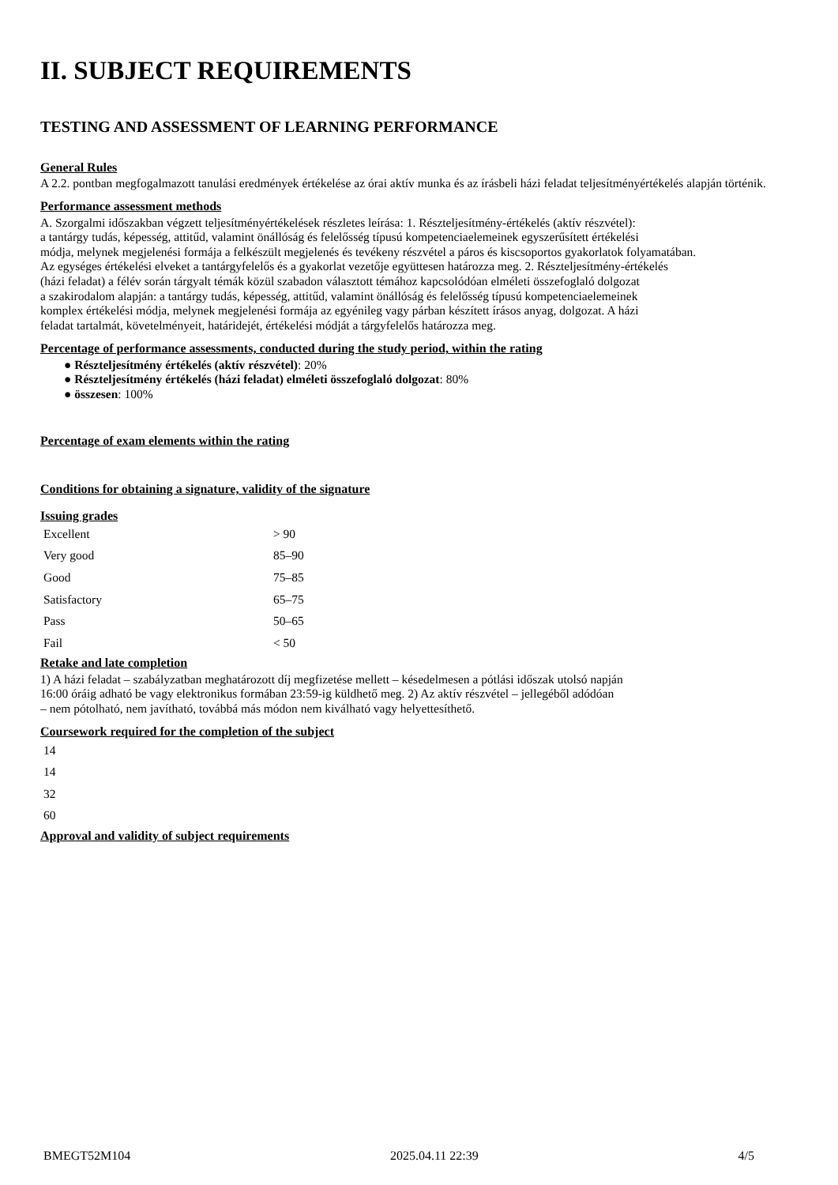II. SUBJECT REQUIREMENTS
TESTING AND ASSESSMENT OF LEARNING PERFORMANCE
General Rules
A 2.2. pontban megfogalmazott tanulási eredmények értékelése az órai aktív munka és az írásbeli házi feladat teljesítményértékelés alapján történik.
Performance assessment methods
A. Szorgalmi időszakban végzett teljesítményértékelések részletes leírása: 1. Részteljesítmény-értékelés (aktív részvétel):
a tantárgy tudás, képesség, attitűd, valamint önállóság és felelősség típusú kompetenciaelemeinek egyszerűsített értékelési
módja, melynek megjelenési formája a felkészült megjelenés és tevékeny részvétel a páros és kiscsoportos gyakorlatok folyamatában.
Az egységes értékelési elveket a tantárgyfelelős és a gyakorlat vezetője együttesen határozza meg. 2. Részteljesítmény-értékelés
(házi feladat) a félév során tárgyalt témák közül szabadon választott témához kapcsolódóan elméleti összefoglaló dolgozat
a szakirodalom alapján: a tantárgy tudás, képesség, attitűd, valamint önállóság és felelősség típusú kompetenciaelemeinek
komplex értékelési módja, melynek megjelenési formája az egyénileg vagy párban készített írásos anyag, dolgozat. A házi
feladat tartalmát, követelményeit, határidejét, értékelési módját a tárgyfelelős határozza meg.
Percentage of performance assessments, conducted during the study period, within the rating
● Részteljesítmény értékelés (aktív részvétel): 20%
● Részteljesítmény értékelés (házi feladat) elméleti összefoglaló dolgozat: 80%
● összesen: 100%
Percentage of exam elements within the rating
Conditions for obtaining a signature, validity of the signature
Issuing grades
| Excellent | > 90 |
| Very good | 85–90 |
| Good | 75–85 |
| Satisfactory | 65–75 |
| Pass | 50–65 |
| Fail | < 50 |
Retake and late completion
1) A házi feladat – szabályzatban meghatározott díj megfizetése mellett – késedelmesen a pótlási időszak utolsó napján
16:00 óráig adható be vagy elektronikus formában 23:59-ig küldhető meg. 2) Az aktív részvétel – jellegéből adódóan
– nem pótolható, nem javítható, továbbá más módon nem kiválható vagy helyettesíthető.
Coursework required for the completion of the subject
| 14 |
| 14 |
| 32 |
| 60 |
Approval and validity of subject requirements
BMEGT52M104 2025.04.11 22:39 4/5